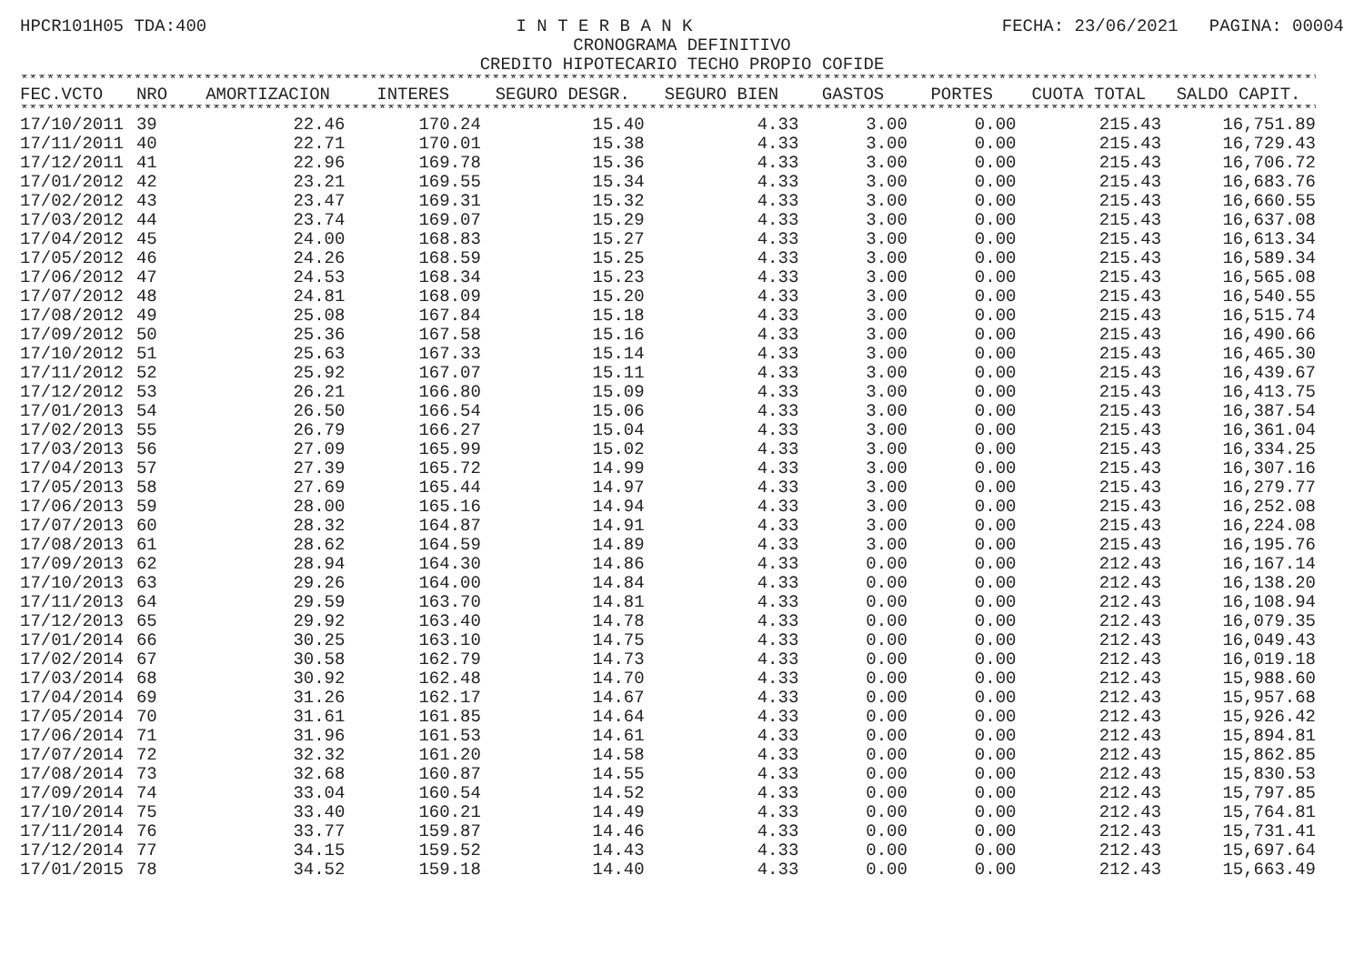HPCR101H05 TDA:400 I N T E R B A N K FECHA: 23/06/2021 PAGINA: 00004
CRONOGRAMA DEFINITIVO
CREDITO HIPOTECARIO TECHO PROPIO COFIDE
********************************************************************************************************************************************************************
| FEC.VCTO | NRO | AMORTIZACION | INTERES | SEGURO DESGR. | SEGURO BIEN | GASTOS | PORTES | CUOTA TOTAL | SALDO CAPIT. |
| --- | --- | --- | --- | --- | --- | --- | --- | --- | --- |
| ******************************************************************************************************************************************************************** | | | | | | | | | |
| 17/10/2011 | 39 | 22.46 | 170.24 | 15.40 | 4.33 | 3.00 | 0.00 | 215.43 | 16,751.89 |
| 17/11/2011 | 40 | 22.71 | 170.01 | 15.38 | 4.33 | 3.00 | 0.00 | 215.43 | 16,729.43 |
| 17/12/2011 | 41 | 22.96 | 169.78 | 15.36 | 4.33 | 3.00 | 0.00 | 215.43 | 16,706.72 |
| 17/01/2012 | 42 | 23.21 | 169.55 | 15.34 | 4.33 | 3.00 | 0.00 | 215.43 | 16,683.76 |
| 17/02/2012 | 43 | 23.47 | 169.31 | 15.32 | 4.33 | 3.00 | 0.00 | 215.43 | 16,660.55 |
| 17/03/2012 | 44 | 23.74 | 169.07 | 15.29 | 4.33 | 3.00 | 0.00 | 215.43 | 16,637.08 |
| 17/04/2012 | 45 | 24.00 | 168.83 | 15.27 | 4.33 | 3.00 | 0.00 | 215.43 | 16,613.34 |
| 17/05/2012 | 46 | 24.26 | 168.59 | 15.25 | 4.33 | 3.00 | 0.00 | 215.43 | 16,589.34 |
| 17/06/2012 | 47 | 24.53 | 168.34 | 15.23 | 4.33 | 3.00 | 0.00 | 215.43 | 16,565.08 |
| 17/07/2012 | 48 | 24.81 | 168.09 | 15.20 | 4.33 | 3.00 | 0.00 | 215.43 | 16,540.55 |
| 17/08/2012 | 49 | 25.08 | 167.84 | 15.18 | 4.33 | 3.00 | 0.00 | 215.43 | 16,515.74 |
| 17/09/2012 | 50 | 25.36 | 167.58 | 15.16 | 4.33 | 3.00 | 0.00 | 215.43 | 16,490.66 |
| 17/10/2012 | 51 | 25.63 | 167.33 | 15.14 | 4.33 | 3.00 | 0.00 | 215.43 | 16,465.30 |
| 17/11/2012 | 52 | 25.92 | 167.07 | 15.11 | 4.33 | 3.00 | 0.00 | 215.43 | 16,439.67 |
| 17/12/2012 | 53 | 26.21 | 166.80 | 15.09 | 4.33 | 3.00 | 0.00 | 215.43 | 16,413.75 |
| 17/01/2013 | 54 | 26.50 | 166.54 | 15.06 | 4.33 | 3.00 | 0.00 | 215.43 | 16,387.54 |
| 17/02/2013 | 55 | 26.79 | 166.27 | 15.04 | 4.33 | 3.00 | 0.00 | 215.43 | 16,361.04 |
| 17/03/2013 | 56 | 27.09 | 165.99 | 15.02 | 4.33 | 3.00 | 0.00 | 215.43 | 16,334.25 |
| 17/04/2013 | 57 | 27.39 | 165.72 | 14.99 | 4.33 | 3.00 | 0.00 | 215.43 | 16,307.16 |
| 17/05/2013 | 58 | 27.69 | 165.44 | 14.97 | 4.33 | 3.00 | 0.00 | 215.43 | 16,279.77 |
| 17/06/2013 | 59 | 28.00 | 165.16 | 14.94 | 4.33 | 3.00 | 0.00 | 215.43 | 16,252.08 |
| 17/07/2013 | 60 | 28.32 | 164.87 | 14.91 | 4.33 | 3.00 | 0.00 | 215.43 | 16,224.08 |
| 17/08/2013 | 61 | 28.62 | 164.59 | 14.89 | 4.33 | 3.00 | 0.00 | 215.43 | 16,195.76 |
| 17/09/2013 | 62 | 28.94 | 164.30 | 14.86 | 4.33 | 0.00 | 0.00 | 212.43 | 16,167.14 |
| 17/10/2013 | 63 | 29.26 | 164.00 | 14.84 | 4.33 | 0.00 | 0.00 | 212.43 | 16,138.20 |
| 17/11/2013 | 64 | 29.59 | 163.70 | 14.81 | 4.33 | 0.00 | 0.00 | 212.43 | 16,108.94 |
| 17/12/2013 | 65 | 29.92 | 163.40 | 14.78 | 4.33 | 0.00 | 0.00 | 212.43 | 16,079.35 |
| 17/01/2014 | 66 | 30.25 | 163.10 | 14.75 | 4.33 | 0.00 | 0.00 | 212.43 | 16,049.43 |
| 17/02/2014 | 67 | 30.58 | 162.79 | 14.73 | 4.33 | 0.00 | 0.00 | 212.43 | 16,019.18 |
| 17/03/2014 | 68 | 30.92 | 162.48 | 14.70 | 4.33 | 0.00 | 0.00 | 212.43 | 15,988.60 |
| 17/04/2014 | 69 | 31.26 | 162.17 | 14.67 | 4.33 | 0.00 | 0.00 | 212.43 | 15,957.68 |
| 17/05/2014 | 70 | 31.61 | 161.85 | 14.64 | 4.33 | 0.00 | 0.00 | 212.43 | 15,926.42 |
| 17/06/2014 | 71 | 31.96 | 161.53 | 14.61 | 4.33 | 0.00 | 0.00 | 212.43 | 15,894.81 |
| 17/07/2014 | 72 | 32.32 | 161.20 | 14.58 | 4.33 | 0.00 | 0.00 | 212.43 | 15,862.85 |
| 17/08/2014 | 73 | 32.68 | 160.87 | 14.55 | 4.33 | 0.00 | 0.00 | 212.43 | 15,830.53 |
| 17/09/2014 | 74 | 33.04 | 160.54 | 14.52 | 4.33 | 0.00 | 0.00 | 212.43 | 15,797.85 |
| 17/10/2014 | 75 | 33.40 | 160.21 | 14.49 | 4.33 | 0.00 | 0.00 | 212.43 | 15,764.81 |
| 17/11/2014 | 76 | 33.77 | 159.87 | 14.46 | 4.33 | 0.00 | 0.00 | 212.43 | 15,731.41 |
| 17/12/2014 | 77 | 34.15 | 159.52 | 14.43 | 4.33 | 0.00 | 0.00 | 212.43 | 15,697.64 |
| 17/01/2015 | 78 | 34.52 | 159.18 | 14.40 | 4.33 | 0.00 | 0.00 | 212.43 | 15,663.49 |